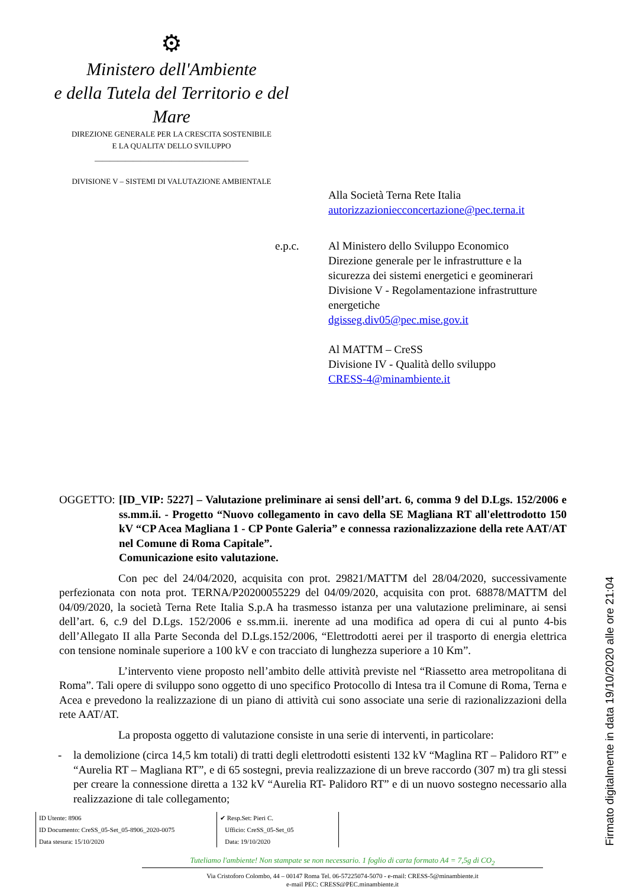⚙
Ministero dell'Ambiente
e della Tutela del Territorio e del Mare
DIREZIONE GENERALE PER LA CRESCITA SOSTENIBILE
E LA QUALITA’ DELLO SVILUPPO
________________________________________
DIVISIONE V – SISTEMI DI VALUTAZIONE AMBIENTALE
Alla Società Terna Rete Italia
autorizzazioniecconcertazione@pec.terna.it
e.p.c. Al Ministero dello Sviluppo Economico
Direzione generale per le infrastrutture e la
sicurezza dei sistemi energetici e geominerari
Divisione V - Regolamentazione infrastrutture
energetiche
dgisseg.div05@pec.mise.gov.it
Al MATTM – CreSS
Divisione IV - Qualità dello sviluppo
CRESS-4@minambiente.it
OGGETTO:
[ID_VIP: 5227] – Valutazione preliminare ai sensi dell’art. 6, comma 9 del D.Lgs. 152/2006 e ss.mm.ii. - Progetto “Nuovo collegamento in cavo della SE Magliana RT all'elettrodotto 150 kV “CP Acea Magliana 1 - CP Ponte Galeria” e connessa razionalizzazione della rete AAT/AT nel Comune di Roma Capitale”.
Comunicazione esito valutazione.
Con pec del 24/04/2020, acquisita con prot. 29821/MATTM del 28/04/2020, successivamente perfezionata con nota prot. TERNA/P20200055229 del 04/09/2020, acquisita con prot. 68878/MATTM del 04/09/2020, la società Terna Rete Italia S.p.A ha trasmesso istanza per una valutazione preliminare, ai sensi dell’art. 6, c.9 del D.Lgs. 152/2006 e ss.mm.ii. inerente ad una modifica ad opera di cui al punto 4-bis dell’Allegato II alla Parte Seconda del D.Lgs.152/2006, “Elettrodotti aerei per il trasporto di energia elettrica con tensione nominale superiore a 100 kV e con tracciato di lunghezza superiore a 10 Km”.
L’intervento viene proposto nell’ambito delle attività previste nel “Riassetto area metropolitana di Roma”. Tali opere di sviluppo sono oggetto di uno specifico Protocollo di Intesa tra il Comune di Roma, Terna e Acea e prevedono la realizzazione di un piano di attività cui sono associate una serie di razionalizzazioni della rete AAT/AT.
La proposta oggetto di valutazione consiste in una serie di interventi, in particolare:
- la demolizione (circa 14,5 km totali) di tratti degli elettrodotti esistenti 132 kV “Maglina RT – Palidoro RT” e “Aurelia RT – Magliana RT”, e di 65 sostegni, previa realizzazione di un breve raccordo (307 m) tra gli stessi per creare la connessione diretta a 132 kV “Aurelia RT- Palidoro RT” e di un nuovo sostegno necessario alla realizzazione di tale collegamento;
ID Utente: 8906
ID Documento: CreSS_05-Set_05-8906_2020-0075
Data stesura: 15/10/2020
✔ Resp.Set: Pieri C.
Ufficio: CreSS_05-Set_05
Data: 19/10/2020
Tuteliamo l'ambiente! Non stampate se non necessario. 1 foglio di carta formato A4 = 7,5g di CO<sub>2</sub>
Via Cristoforo Colombo, 44 – 00147 Roma Tel. 06-57225074-5070 - e-mail: CRESS-5@minambiente.it
e-mail PEC: CRESS@PEC.minambiente.it
Firmato digitalmente in data 19/10/2020 alle ore 21:04